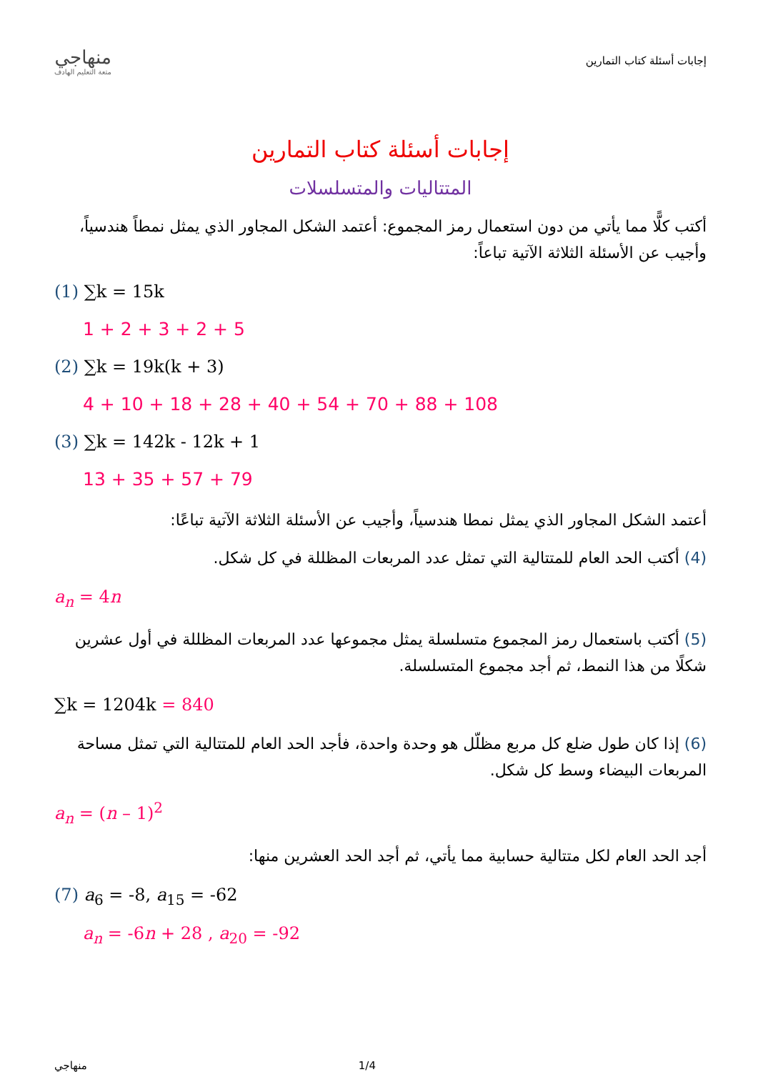منهاجي
متعة التعليم الهادف
إجابات أسئلة كتاب التمارين
إجابات أسئلة كتاب التمارين
المتتاليات والمتسلسلات
أكتب كلًّا مما يأتي من دون استعمال رمز المجموع: أعتمد الشكل المجاور الذي يمثل نمطاً هندسياً، وأجيب عن الأسئلة الثلاثة الآتية تباعاً:
(1) ∑k = 15k
1 + 2 + 3 + 2 + 5
(2) ∑k = 19k(k + 3)
4 + 10 + 18 + 28 + 40 + 54 + 70 + 88 + 108
(3) ∑k = 142k - 12k + 1
13 + 35 + 57 + 79
أعتمد الشكل المجاور الذي يمثل نمطا هندسياً، وأجيب عن الأسئلة الثلاثة الآتية تباعًا:
(4) أكتب الحد العام للمتتالية التي تمثل عدد المربعات المظللة في كل شكل.
a<sub>n</sub> = 4n
(5) أكتب باستعمال رمز المجموع متسلسلة يمثل مجموعها عدد المربعات المظللة في أول عشرين شكلًا من هذا النمط، ثم أجد مجموع المتسلسلة.
∑k = 1204k = 840
(6) إذا كان طول ضلع كل مربع مظلّل هو وحدة واحدة، فأجد الحد العام للمتتالية التي تمثل مساحة المربعات البيضاء وسط كل شكل.
a<sub>n</sub> = (n – 1)<sup>2</sup>
أجد الحد العام لكل متتالية حسابية مما يأتي، ثم أجد الحد العشرين منها:
(7) a<sub>6</sub> = -8, a<sub>15</sub> = -62
a<sub>n</sub> = -6n + 28 , a<sub>20</sub> = -92
منهاجي 1/4